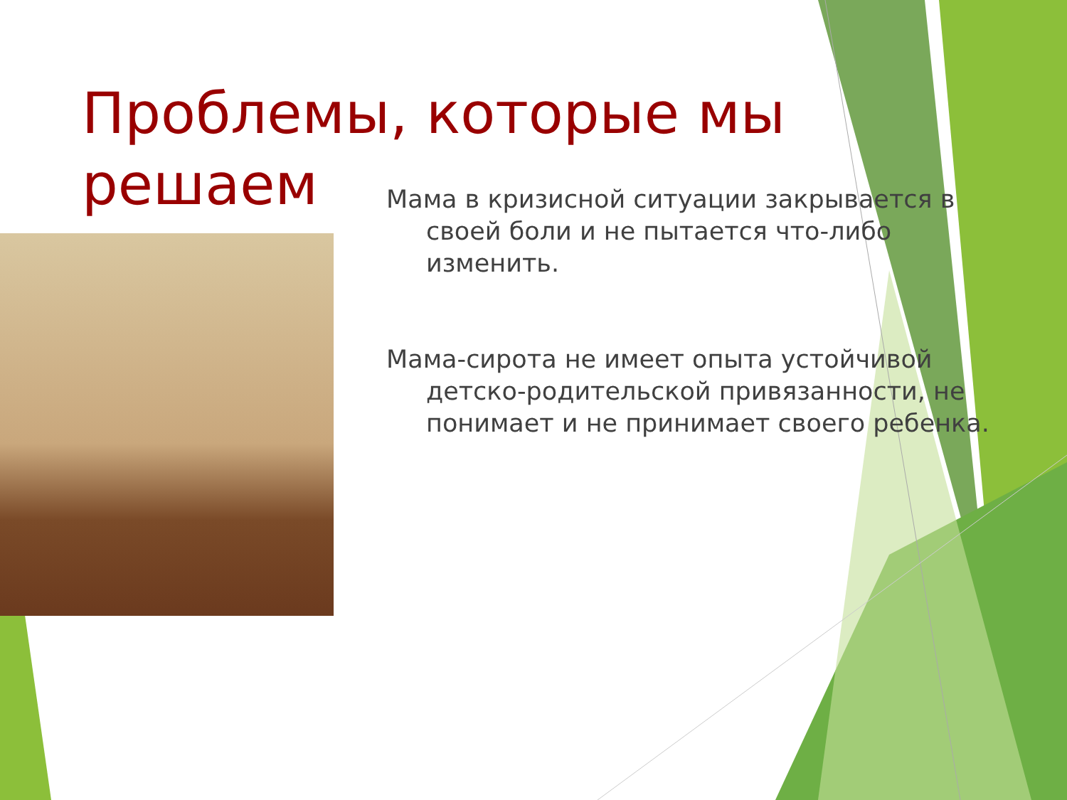Проблемы, которые мы решаем
Мама в кризисной ситуации закрывается в своей боли и не пытается что-либо изменить.
Мама-сирота не имеет опыта устойчивой детско-родительской привязанности, не понимает и не принимает своего ребенка.